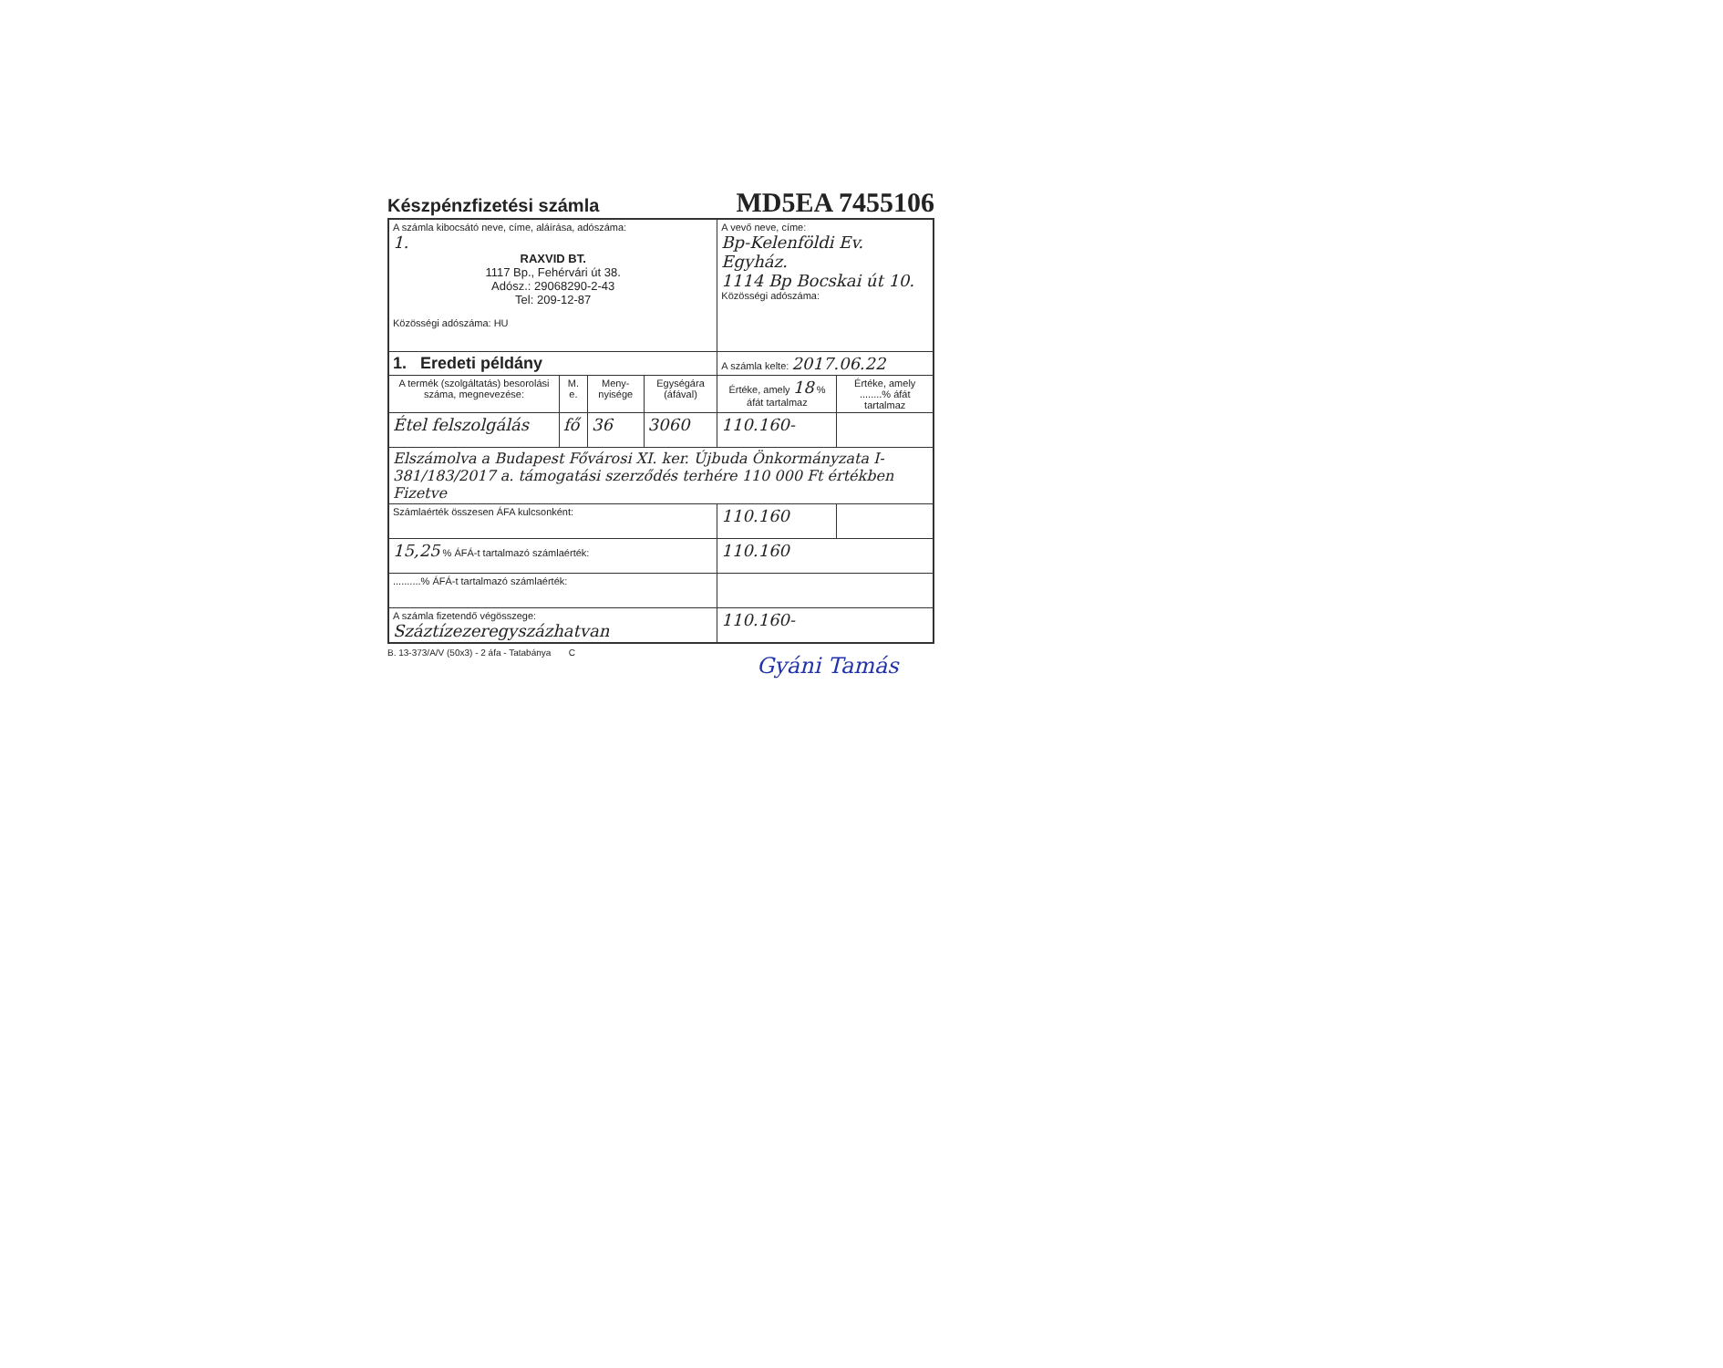Készpénzfizetési számla MD5EA 7455106
| A számla kibocsátó neve, címe, aláírása, adószáma: 1. RAXVID BT. 1117 Bp., Fehérvári út 38. Adósz.: 29068290-2-43 Tel: 209-12-87 Közösségi adószáma: HU | | | | A vevő neve, címe: Bp-Kelenföldi Ev. Egyház. 1114 Bp Bocskai út 10. Közösségi adószáma: | |
| 1. Eredeti példány | | | | A számla kelte: 2017.06.22 | |
| A termék (szolgáltatás) besorolási száma, megnevezése: | M. e. | Meny-nyisége | Egységára (áfával) | Értéke, amely 18 % áfát tartalmaz | Értéke, amely ........% áfát tartalmaz |
| Étel felszolgálás | fő | 36 | 3060 | 110.160- | |
| Elszámolva a Budapest Fővárosi XI. ker. Újbuda Önkormányzata I-381/183/2017 a. támogatási szerződés terhére 110 000 Ft értékben Fizetve | | | | | |
| Számlaérték összesen ÁFA kulcsonként: | | | | 110.160 | |
| 15,25 % ÁFÁ-t tartalmazó számlaérték: | | | | 110.160 | |
| ..........% ÁFÁ-t tartalmazó számlaérték: | | | | | |
| A számla fizetendő végösszege: Száztízezeregyszázhatvan | | | | 110.160- | |
B. 13-373/A/V (50x3) - 2 áfa - Tatabánya C
Gyáni Tamás